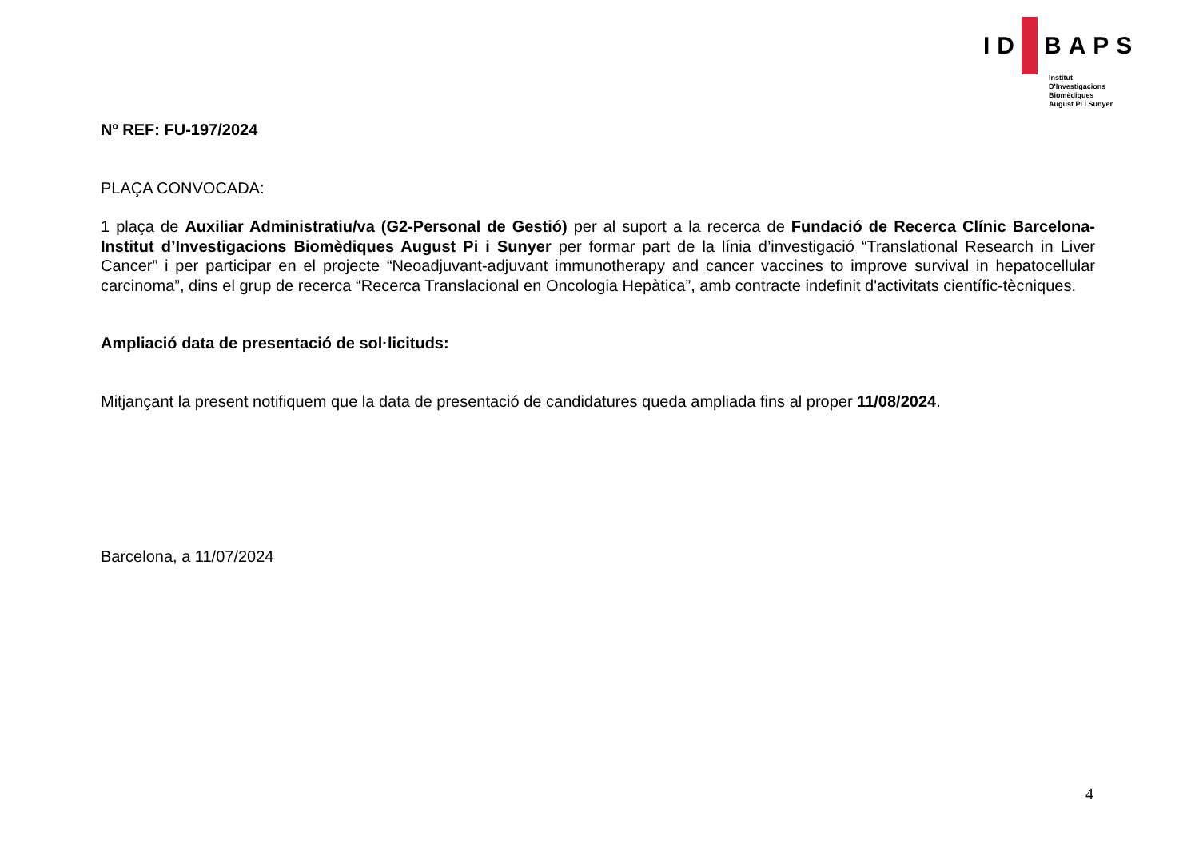ID BAPS
Institut
D'Investigacions
Biomèdiques
August Pi i Sunyer
Nº REF: FU-197/2024
PLAÇA CONVOCADA:
1 plaça de Auxiliar Administratiu/va (G2-Personal de Gestió) per al suport a la recerca de Fundació de Recerca Clínic Barcelona-Institut d’Investigacions Biomèdiques August Pi i Sunyer per formar part de la línia d’investigació “Translational Research in Liver Cancer” i per participar en el projecte “Neoadjuvant-adjuvant immunotherapy and cancer vaccines to improve survival in hepatocellular carcinoma”, dins el grup de recerca “Recerca Translacional en Oncologia Hepàtica”, amb contracte indefinit d'activitats científic-tècniques.
Ampliació data de presentació de sol·licituds:
Mitjançant la present notifiquem que la data de presentació de candidatures queda ampliada fins al proper 11/08/2024.
Barcelona, a 11/07/2024
4